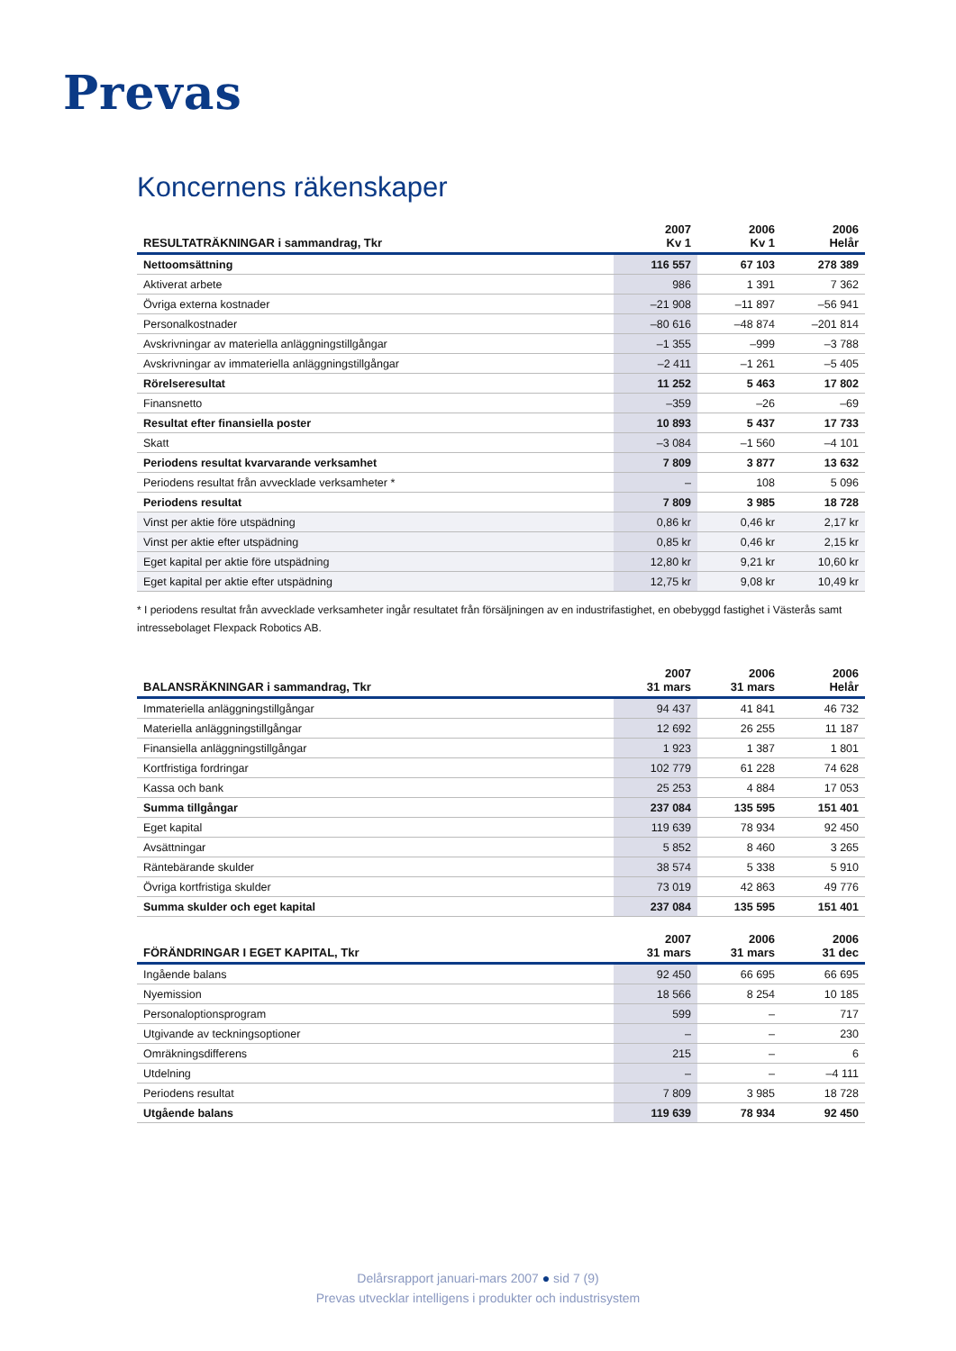Prevas
Koncernens räkenskaper
| RESULTATRÄKNINGAR i sammandrag, Tkr | 2007 Kv 1 | 2006 Kv 1 | 2006 Helår |
| --- | --- | --- | --- |
| Nettoomsättning | 116 557 | 67 103 | 278 389 |
| Aktiverat arbete | 986 | 1 391 | 7 362 |
| Övriga externa kostnader | –21 908 | –11 897 | –56 941 |
| Personalkostnader | –80 616 | –48 874 | –201 814 |
| Avskrivningar av materiella anläggningstillgångar | –1 355 | –999 | –3 788 |
| Avskrivningar av immateriella anläggningstillgångar | –2 411 | –1 261 | –5 405 |
| Rörelseresultat | 11 252 | 5 463 | 17 802 |
| Finansnetto | –359 | –26 | –69 |
| Resultat efter finansiella poster | 10 893 | 5 437 | 17 733 |
| Skatt | –3 084 | –1 560 | –4 101 |
| Periodens resultat kvarvarande verksamhet | 7 809 | 3 877 | 13 632 |
| Periodens resultat från avvecklade verksamheter * | – | 108 | 5 096 |
| Periodens resultat | 7 809 | 3 985 | 18 728 |
| Vinst per aktie före utspädning | 0,86 kr | 0,46 kr | 2,17 kr |
| Vinst per aktie efter utspädning | 0,85 kr | 0,46 kr | 2,15 kr |
| Eget kapital per aktie före utspädning | 12,80 kr | 9,21 kr | 10,60 kr |
| Eget kapital per aktie efter utspädning | 12,75 kr | 9,08 kr | 10,49 kr |
* I periodens resultat från avvecklade verksamheter ingår resultatet från försäljningen av en industrifastighet, en obebyggd fastighet i Västerås samt intressebolaget Flexpack Robotics AB.
| BALANSRÄKNINGAR i sammandrag, Tkr | 2007 31 mars | 2006 31 mars | 2006 Helår |
| --- | --- | --- | --- |
| Immateriella anläggningstillgångar | 94 437 | 41 841 | 46 732 |
| Materiella anläggningstillgångar | 12 692 | 26 255 | 11 187 |
| Finansiella anläggningstillgångar | 1 923 | 1 387 | 1 801 |
| Kortfristiga fordringar | 102 779 | 61 228 | 74 628 |
| Kassa och bank | 25 253 | 4 884 | 17 053 |
| Summa tillgångar | 237 084 | 135 595 | 151 401 |
| Eget kapital | 119 639 | 78 934 | 92 450 |
| Avsättningar | 5 852 | 8 460 | 3 265 |
| Räntebärande skulder | 38 574 | 5 338 | 5 910 |
| Övriga kortfristiga skulder | 73 019 | 42 863 | 49 776 |
| Summa skulder och eget kapital | 237 084 | 135 595 | 151 401 |
| FÖRÄNDRINGAR I EGET KAPITAL, Tkr | 2007 31 mars | 2006 31 mars | 2006 31 dec |
| --- | --- | --- | --- |
| Ingående balans | 92 450 | 66 695 | 66 695 |
| Nyemission | 18 566 | 8 254 | 10 185 |
| Personaloptionsprogram | 599 | – | 717 |
| Utgivande av teckningsoptioner | – | – | 230 |
| Omräkningsdifferens | 215 | – | 6 |
| Utdelning | – | – | –4 111 |
| Periodens resultat | 7 809 | 3 985 | 18 728 |
| Utgående balans | 119 639 | 78 934 | 92 450 |
Delårsrapport januari-mars 2007 ● sid 7 (9)
Prevas utvecklar intelligens i produkter och industrisystem